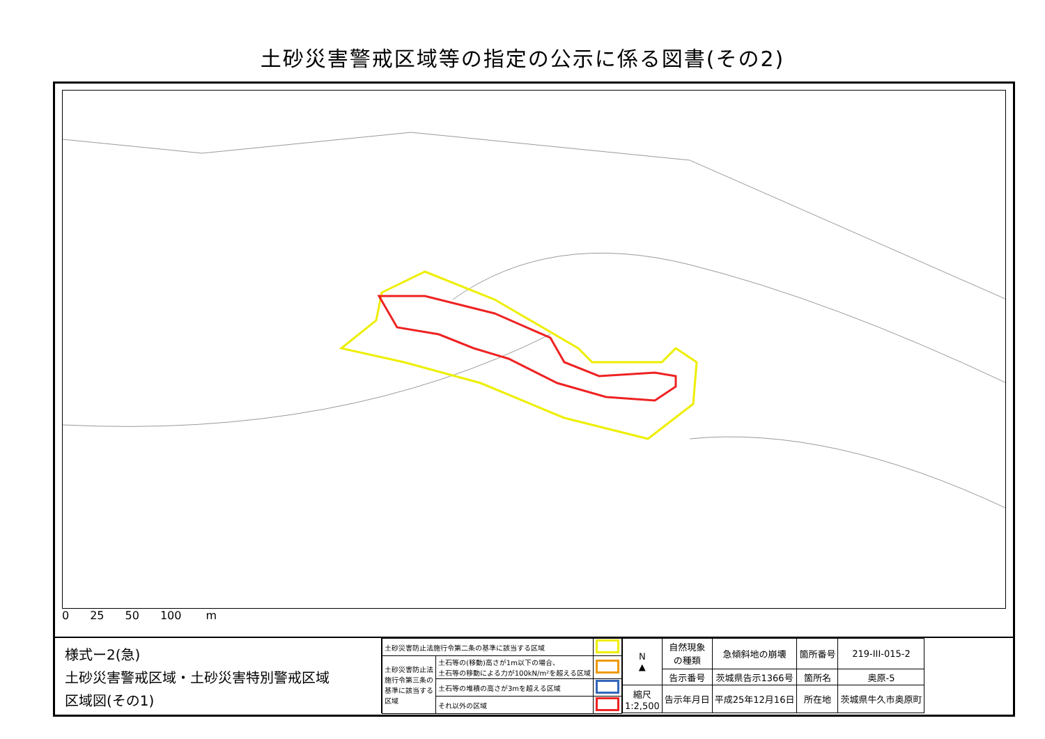土砂災害警戒区域等の指定の公示に係る図書(その2)
0 25 50 100 m
様式ー2(急)
土砂災害警戒区域・土砂災害特別警戒区域
区域図(その1)
| 土砂災害防止法施行令第二条の基準に該当する区域 | | |
| 土砂災害防止法 施行令第三条の 基準に該当する 区域 | 土石等の(移動)高さが1m以下の場合、 土石等の移動による力が100kN/m²を超える区域 | |
| | 土石等の堆積の高さが3mを超える区域 | |
| | それ以外の区域 | |
| N ▲ | 自然現象 の種類 | 急傾斜地の崩壊 | 箇所番号 | 219-III-015-2 |
| | 告示番号 | 茨城県告示1366号 | 箇所名 | 奥原-5 |
| 縮尺 1:2,500 | 告示年月日 | 平成25年12月16日 | 所在地 | 茨城県牛久市奥原町 |